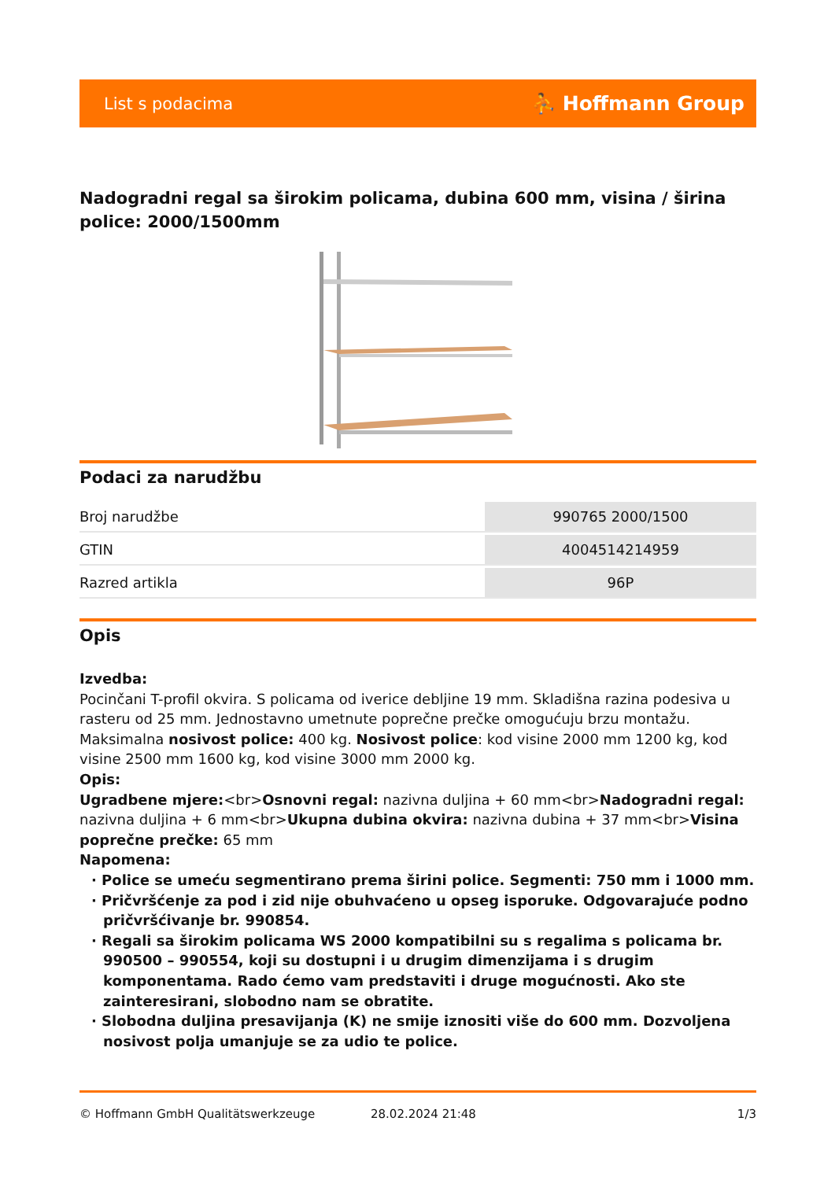List s podacima ⛹ Hoffmann Group
Nadogradni regal sa širokim policama, dubina 600 mm, visina / širina police: 2000/1500mm
Podaci za narudžbu
| Broj narudžbe | 990765 2000/1500 |
| GTIN | 4004514214959 |
| Razred artikla | 96P |
Opis
Izvedba:
Pocinčani T-profil okvira. S policama od iverice debljine 19 mm. Skladišna razina podesiva u rasteru od 25 mm. Jednostavno umetnute poprečne prečke omogućuju brzu montažu. Maksimalna nosivost police: 400 kg. Nosivost police: kod visine 2000 mm 1200 kg, kod visine 2500 mm 1600 kg, kod visine 3000 mm 2000 kg.
Opis:
Ugradbene mjere:<br>Osnovni regal: nazivna duljina + 60 mm<br>Nadogradni regal: nazivna duljina + 6 mm<br>Ukupna dubina okvira: nazivna dubina + 37 mm<br>Visina poprečne prečke: 65 mm
Napomena:
· Police se umeću segmentirano prema širini police. Segmenti: 750 mm i 1000 mm.
· Pričvršćenje za pod i zid nije obuhvaćeno u opseg isporuke. Odgovarajuće podno pričvršćivanje br. 990854.
· Regali sa širokim policama WS 2000 kompatibilni su s regalima s policama br. 990500 – 990554, koji su dostupni i u drugim dimenzijama i s drugim komponentama. Rado ćemo vam predstaviti i druge mogućnosti. Ako ste zainteresirani, slobodno nam se obratite.
· Slobodna duljina presavijanja (K) ne smije iznositi više do 600 mm. Dozvoljena nosivost polja umanjuje se za udio te police.
© Hoffmann GmbH Qualitätswerkzeuge 28.02.2024 21:48 1/3